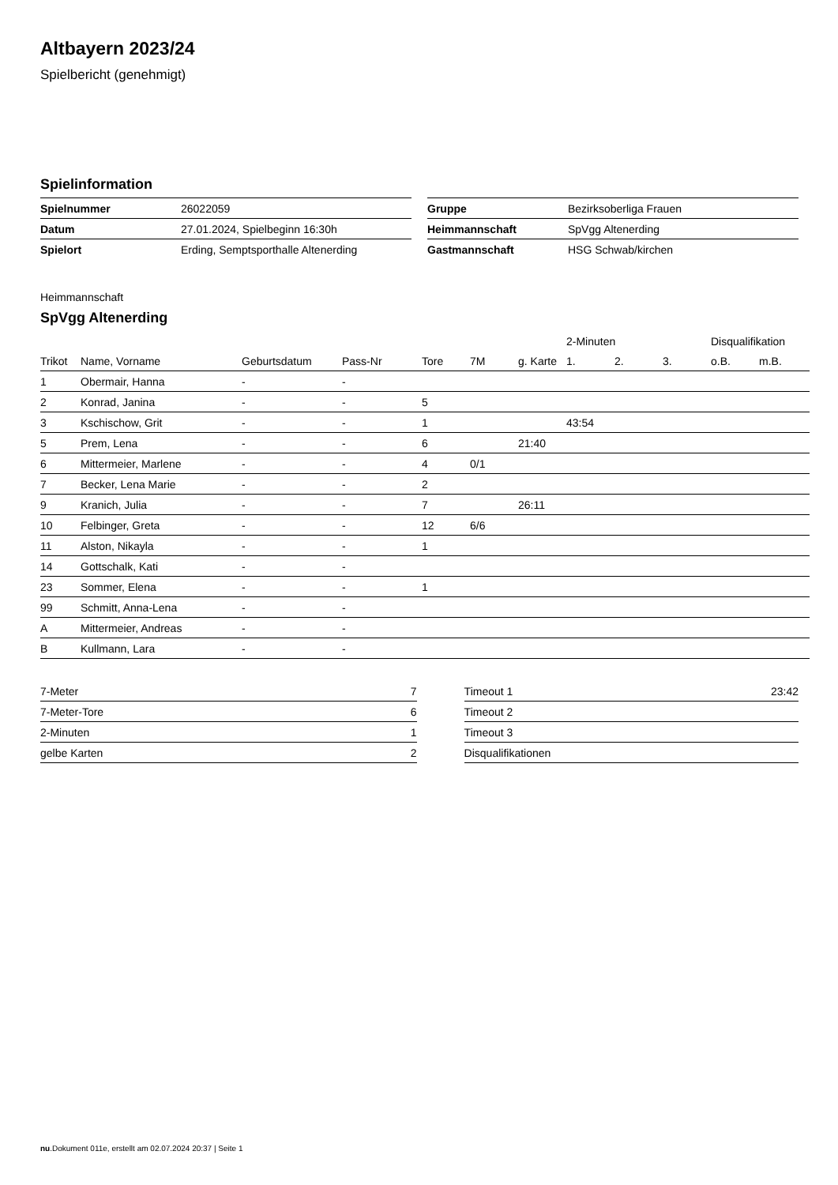Altbayern 2023/24
Spielbericht (genehmigt)
Spielinformation
| Spielnummer | 26022059 |
| Datum | 27.01.2024, Spielbeginn 16:30h |
| Spielort | Erding, Semptsporthalle Altenerding |
| Gruppe | Bezirksoberliga Frauen |
| Heimmannschaft | SpVgg Altenerding |
| Gastmannschaft | HSG Schwab/kirchen |
Heimmannschaft
SpVgg Altenerding
| | | | | | | | 2-Minuten | | | Disqualifikation | |
| --- | --- | --- | --- | --- | --- | --- | --- | --- | --- | --- | --- |
| Trikot | Name, Vorname | Geburtsdatum | Pass-Nr | Tore | 7M | g. Karte | 1. | 2. | 3. | o.B. | m.B. |
| 1 | Obermair, Hanna | - | - | | | | | | | | |
| 2 | Konrad, Janina | - | - | 5 | | | | | | | |
| 3 | Kschischow, Grit | - | - | 1 | | | 43:54 | | | | |
| 5 | Prem, Lena | - | - | 6 | | 21:40 | | | | | |
| 6 | Mittermeier, Marlene | - | - | 4 | 0/1 | | | | | | |
| 7 | Becker, Lena Marie | - | - | 2 | | | | | | | |
| 9 | Kranich, Julia | - | - | 7 | | 26:11 | | | | | |
| 10 | Felbinger, Greta | - | - | 12 | 6/6 | | | | | | |
| 11 | Alston, Nikayla | - | - | 1 | | | | | | | |
| 14 | Gottschalk, Kati | - | - | | | | | | | | |
| 23 | Sommer, Elena | - | - | 1 | | | | | | | |
| 99 | Schmitt, Anna-Lena | - | - | | | | | | | | |
| A | Mittermeier, Andreas | - | - | | | | | | | | |
| B | Kullmann, Lara | - | - | | | | | | | | |
| 7-Meter | 7 |
| 7-Meter-Tore | 6 |
| 2-Minuten | 1 |
| gelbe Karten | 2 |
| Timeout 1 | 23:42 |
| Timeout 2 | |
| Timeout 3 | |
| Disqualifikationen | |
nu.Dokument 011e, erstellt am 02.07.2024 20:37 | Seite 1